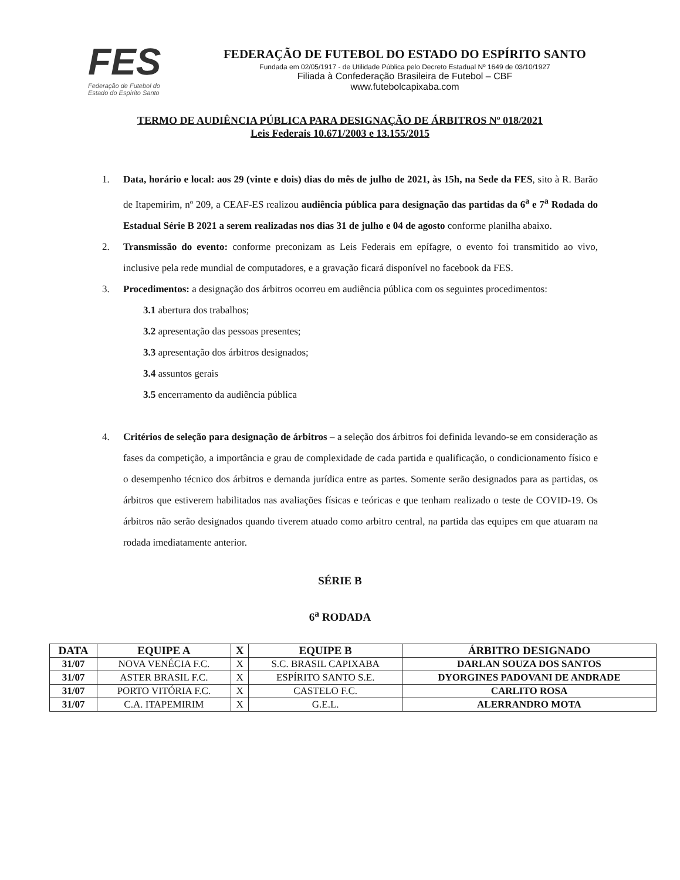FES
Federação de Futebol do
Estado do Espírito Santo
FEDERAÇÃO DE FUTEBOL DO ESTADO DO ESPÍRITO SANTO
Fundada em 02/05/1917 - de Utilidade Pública pelo Decreto Estadual Nº 1649 de 03/10/1927
Filiada à Confederação Brasileira de Futebol – CBF
www.futebolcapixaba.com
TERMO DE AUDIÊNCIA PÚBLICA PARA DESIGNAÇÃO DE ÁRBITROS Nº 018/2021
Leis Federais 10.671/2003 e 13.155/2015
1. Data, horário e local: aos 29 (vinte e dois) dias do mês de julho de 2021, às 15h, na Sede da FES, sito à R. Barão de Itapemirim, nº 209, a CEAF-ES realizou audiência pública para designação das partidas da 6<sup>a</sup> e 7<sup>a</sup> Rodada do Estadual Série B 2021 a serem realizadas nos dias 31 de julho e 04 de agosto conforme planilha abaixo.
2. Transmissão do evento: conforme preconizam as Leis Federais em epífagre, o evento foi transmitido ao vivo, inclusive pela rede mundial de computadores, e a gravação ficará disponível no facebook da FES.
3. Procedimentos: a designação dos árbitros ocorreu em audiência pública com os seguintes procedimentos:
3.1 abertura dos trabalhos;
3.2 apresentação das pessoas presentes;
3.3 apresentação dos árbitros designados;
3.4 assuntos gerais
3.5 encerramento da audiência pública
4. Critérios de seleção para designação de árbitros – a seleção dos árbitros foi definida levando-se em consideração as fases da competição, a importância e grau de complexidade de cada partida e qualificação, o condicionamento físico e o desempenho técnico dos árbitros e demanda jurídica entre as partes. Somente serão designados para as partidas, os árbitros que estiverem habilitados nas avaliações físicas e teóricas e que tenham realizado o teste de COVID-19. Os árbitros não serão designados quando tiverem atuado como arbitro central, na partida das equipes em que atuaram na rodada imediatamente anterior.
SÉRIE B
6<sup>a</sup> RODADA
| DATA | EQUIPE A | X | EQUIPE B | ÁRBITRO DESIGNADO |
| --- | --- | --- | --- | --- |
| 31/07 | NOVA VENÉCIA F.C. | X | S.C. BRASIL CAPIXABA | DARLAN SOUZA DOS SANTOS |
| 31/07 | ASTER BRASIL F.C. | X | ESPÍRITO SANTO S.E. | DYORGINES PADOVANI DE ANDRADE |
| 31/07 | PORTO VITÓRIA F.C. | X | CASTELO F.C. | CARLITO ROSA |
| 31/07 | C.A. ITAPEMIRIM | X | G.E.L. | ALERRANDRO MOTA |